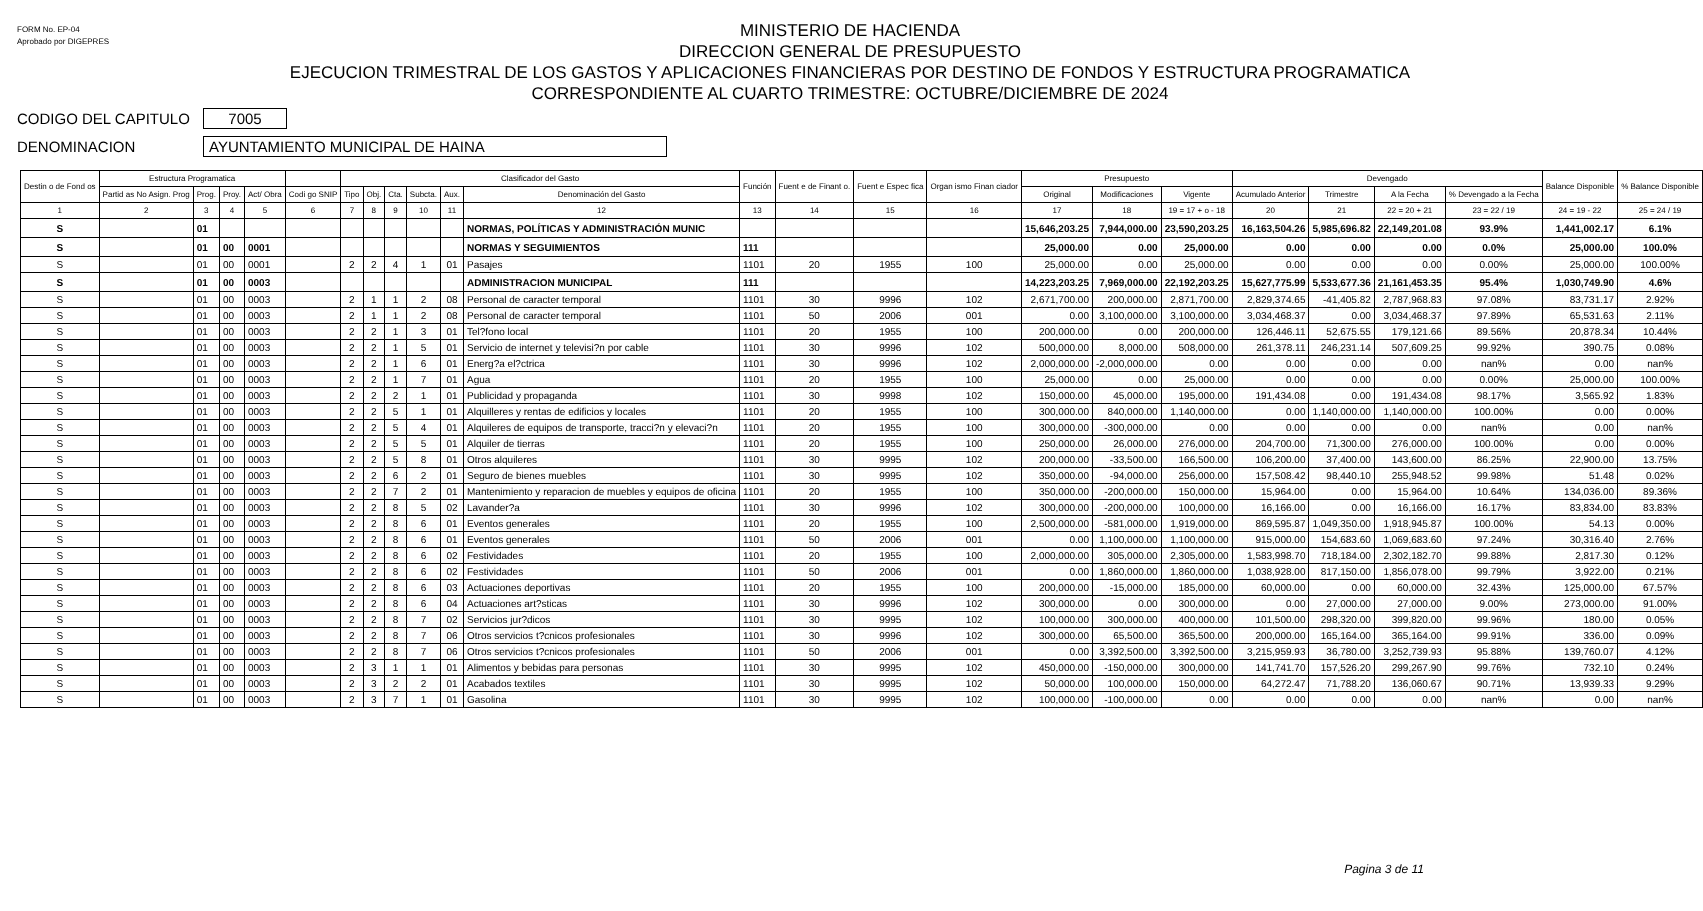FORM No. EP-04
Aprobado por DIGEPRES
MINISTERIO DE HACIENDA
DIRECCION GENERAL DE PRESUPUESTO
EJECUCION TRIMESTRAL DE LOS GASTOS Y APLICACIONES FINANCIERAS POR DESTINO DE FONDOS Y ESTRUCTURA PROGRAMATICA
CORRESPONDIENTE AL CUARTO TRIMESTRE: OCTUBRE/DICIEMBRE DE 2024
CODIGO DEL CAPITULO 7005
DENOMINACION AYUNTAMIENTO MUNICIPAL DE HAINA
| Destin o de Fond os | Estructura Programatica | | | | | Clasificador del Gasto | | | | | | Función | Fuent e de Finant o. | Fuent e Espec fica | Organ ismo Finan ciador | Presupuesto | | | Devengado | | | | Balance Disponible | % Balance Disponible |
| --- | --- | --- | --- | --- | --- | --- | --- | --- | --- | --- | --- | --- | --- | --- | --- | --- | --- | --- | --- | --- | --- | --- | --- | --- |
| | Partid as No Asign. Prog | Prog. | Proy. | Act/ Obra | Codi go SNIP | Tipo | Obj. | Cta. | Subcta. | Aux. | Denominación del Gasto | | | | | Original | Modificaciones | Vigente | Acumulado Anterior | Trimestre | A la Fecha | % Devengado a la Fecha | | |
| 1 | 2 | 3 | 4 | 5 | 6 | 7 | 8 | 9 | 10 | 11 | 12 | 13 | 14 | 15 | 16 | 17 | 18 | 19 = 17 + o - 18 | 20 | 21 | 22 = 20 + 21 | 23 = 22 / 19 | 24 = 19 - 22 | 25 = 24 / 19 |
| S | | 01 | | | | | | | | | NORMAS, POLÍTICAS Y ADMINISTRACIÓN MUNIC | | | | | 15,646,203.25 | 7,944,000.00 | 23,590,203.25 | 16,163,504.26 | 5,985,696.82 | 22,149,201.08 | 93.9% | 1,441,002.17 | 6.1% |
| S | | 01 | 00 | 0001 | | | | | | | NORMAS Y SEGUIMIENTOS | 111 | | | | 25,000.00 | 0.00 | 25,000.00 | 0.00 | 0.00 | 0.00 | 0.0% | 25,000.00 | 100.0% |
| S | | 01 | 00 | 0001 | | 2 | 2 | 4 | 1 | 01 | Pasajes | 1101 | 20 | 1955 | 100 | 25,000.00 | 0.00 | 25,000.00 | 0.00 | 0.00 | 0.00 | 0.00% | 25,000.00 | 100.00% |
| S | | 01 | 00 | 0003 | | | | | | | ADMINISTRACION MUNICIPAL | 111 | | | | 14,223,203.25 | 7,969,000.00 | 22,192,203.25 | 15,627,775.99 | 5,533,677.36 | 21,161,453.35 | 95.4% | 1,030,749.90 | 4.6% |
| S | | 01 | 00 | 0003 | | 2 | 1 | 1 | 2 | 08 | Personal de caracter temporal | 1101 | 30 | 9996 | 102 | 2,671,700.00 | 200,000.00 | 2,871,700.00 | 2,829,374.65 | -41,405.82 | 2,787,968.83 | 97.08% | 83,731.17 | 2.92% |
| S | | 01 | 00 | 0003 | | 2 | 1 | 1 | 2 | 08 | Personal de caracter temporal | 1101 | 50 | 2006 | 001 | 0.00 | 3,100,000.00 | 3,100,000.00 | 3,034,468.37 | 0.00 | 3,034,468.37 | 97.89% | 65,531.63 | 2.11% |
| S | | 01 | 00 | 0003 | | 2 | 2 | 1 | 3 | 01 | Tel?fono local | 1101 | 20 | 1955 | 100 | 200,000.00 | 0.00 | 200,000.00 | 126,446.11 | 52,675.55 | 179,121.66 | 89.56% | 20,878.34 | 10.44% |
| S | | 01 | 00 | 0003 | | 2 | 2 | 1 | 5 | 01 | Servicio de internet y televisi?n por cable | 1101 | 30 | 9996 | 102 | 500,000.00 | 8,000.00 | 508,000.00 | 261,378.11 | 246,231.14 | 507,609.25 | 99.92% | 390.75 | 0.08% |
| S | | 01 | 00 | 0003 | | 2 | 2 | 1 | 6 | 01 | Energ?a el?ctrica | 1101 | 30 | 9996 | 102 | 2,000,000.00 | -2,000,000.00 | 0.00 | 0.00 | 0.00 | 0.00 | nan% | 0.00 | nan% |
| S | | 01 | 00 | 0003 | | 2 | 2 | 1 | 7 | 01 | Agua | 1101 | 20 | 1955 | 100 | 25,000.00 | 0.00 | 25,000.00 | 0.00 | 0.00 | 0.00 | 0.00% | 25,000.00 | 100.00% |
| S | | 01 | 00 | 0003 | | 2 | 2 | 2 | 1 | 01 | Publicidad y propaganda | 1101 | 30 | 9998 | 102 | 150,000.00 | 45,000.00 | 195,000.00 | 191,434.08 | 0.00 | 191,434.08 | 98.17% | 3,565.92 | 1.83% |
| S | | 01 | 00 | 0003 | | 2 | 2 | 5 | 1 | 01 | Alquilleres y rentas de edificios y locales | 1101 | 20 | 1955 | 100 | 300,000.00 | 840,000.00 | 1,140,000.00 | 0.00 | 1,140,000.00 | 1,140,000.00 | 100.00% | 0.00 | 0.00% |
| S | | 01 | 00 | 0003 | | 2 | 2 | 5 | 4 | 01 | Alquileres de equipos de transporte, tracci?n y elevaci?n | 1101 | 20 | 1955 | 100 | 300,000.00 | -300,000.00 | 0.00 | 0.00 | 0.00 | 0.00 | nan% | 0.00 | nan% |
| S | | 01 | 00 | 0003 | | 2 | 2 | 5 | 5 | 01 | Alquiler de tierras | 1101 | 20 | 1955 | 100 | 250,000.00 | 26,000.00 | 276,000.00 | 204,700.00 | 71,300.00 | 276,000.00 | 100.00% | 0.00 | 0.00% |
| S | | 01 | 00 | 0003 | | 2 | 2 | 5 | 8 | 01 | Otros alquileres | 1101 | 30 | 9995 | 102 | 200,000.00 | -33,500.00 | 166,500.00 | 106,200.00 | 37,400.00 | 143,600.00 | 86.25% | 22,900.00 | 13.75% |
| S | | 01 | 00 | 0003 | | 2 | 2 | 6 | 2 | 01 | Seguro de bienes muebles | 1101 | 30 | 9995 | 102 | 350,000.00 | -94,000.00 | 256,000.00 | 157,508.42 | 98,440.10 | 255,948.52 | 99.98% | 51.48 | 0.02% |
| S | | 01 | 00 | 0003 | | 2 | 2 | 7 | 2 | 01 | Mantenimiento y reparacion de muebles y equipos de oficina | 1101 | 20 | 1955 | 100 | 350,000.00 | -200,000.00 | 150,000.00 | 15,964.00 | 0.00 | 15,964.00 | 10.64% | 134,036.00 | 89.36% |
| S | | 01 | 00 | 0003 | | 2 | 2 | 8 | 5 | 02 | Lavander?a | 1101 | 30 | 9996 | 102 | 300,000.00 | -200,000.00 | 100,000.00 | 16,166.00 | 0.00 | 16,166.00 | 16.17% | 83,834.00 | 83.83% |
| S | | 01 | 00 | 0003 | | 2 | 2 | 8 | 6 | 01 | Eventos generales | 1101 | 20 | 1955 | 100 | 2,500,000.00 | -581,000.00 | 1,919,000.00 | 869,595.87 | 1,049,350.00 | 1,918,945.87 | 100.00% | 54.13 | 0.00% |
| S | | 01 | 00 | 0003 | | 2 | 2 | 8 | 6 | 01 | Eventos generales | 1101 | 50 | 2006 | 001 | 0.00 | 1,100,000.00 | 1,100,000.00 | 915,000.00 | 154,683.60 | 1,069,683.60 | 97.24% | 30,316.40 | 2.76% |
| S | | 01 | 00 | 0003 | | 2 | 2 | 8 | 6 | 02 | Festividades | 1101 | 20 | 1955 | 100 | 2,000,000.00 | 305,000.00 | 2,305,000.00 | 1,583,998.70 | 718,184.00 | 2,302,182.70 | 99.88% | 2,817.30 | 0.12% |
| S | | 01 | 00 | 0003 | | 2 | 2 | 8 | 6 | 02 | Festividades | 1101 | 50 | 2006 | 001 | 0.00 | 1,860,000.00 | 1,860,000.00 | 1,038,928.00 | 817,150.00 | 1,856,078.00 | 99.79% | 3,922.00 | 0.21% |
| S | | 01 | 00 | 0003 | | 2 | 2 | 8 | 6 | 03 | Actuaciones deportivas | 1101 | 20 | 1955 | 100 | 200,000.00 | -15,000.00 | 185,000.00 | 60,000.00 | 0.00 | 60,000.00 | 32.43% | 125,000.00 | 67.57% |
| S | | 01 | 00 | 0003 | | 2 | 2 | 8 | 6 | 04 | Actuaciones art?sticas | 1101 | 30 | 9996 | 102 | 300,000.00 | 0.00 | 300,000.00 | 0.00 | 27,000.00 | 27,000.00 | 9.00% | 273,000.00 | 91.00% |
| S | | 01 | 00 | 0003 | | 2 | 2 | 8 | 7 | 02 | Servicios jur?dicos | 1101 | 30 | 9995 | 102 | 100,000.00 | 300,000.00 | 400,000.00 | 101,500.00 | 298,320.00 | 399,820.00 | 99.96% | 180.00 | 0.05% |
| S | | 01 | 00 | 0003 | | 2 | 2 | 8 | 7 | 06 | Otros servicios t?cnicos profesionales | 1101 | 30 | 9996 | 102 | 300,000.00 | 65,500.00 | 365,500.00 | 200,000.00 | 165,164.00 | 365,164.00 | 99.91% | 336.00 | 0.09% |
| S | | 01 | 00 | 0003 | | 2 | 2 | 8 | 7 | 06 | Otros servicios t?cnicos profesionales | 1101 | 50 | 2006 | 001 | 0.00 | 3,392,500.00 | 3,392,500.00 | 3,215,959.93 | 36,780.00 | 3,252,739.93 | 95.88% | 139,760.07 | 4.12% |
| S | | 01 | 00 | 0003 | | 2 | 3 | 1 | 1 | 01 | Alimentos y bebidas para personas | 1101 | 30 | 9995 | 102 | 450,000.00 | -150,000.00 | 300,000.00 | 141,741.70 | 157,526.20 | 299,267.90 | 99.76% | 732.10 | 0.24% |
| S | | 01 | 00 | 0003 | | 2 | 3 | 2 | 2 | 01 | Acabados textiles | 1101 | 30 | 9995 | 102 | 50,000.00 | 100,000.00 | 150,000.00 | 64,272.47 | 71,788.20 | 136,060.67 | 90.71% | 13,939.33 | 9.29% |
| S | | 01 | 00 | 0003 | | 2 | 3 | 7 | 1 | 01 | Gasolina | 1101 | 30 | 9995 | 102 | 100,000.00 | -100,000.00 | 0.00 | 0.00 | 0.00 | 0.00 | nan% | 0.00 | nan% |
Pagina 3 de 11